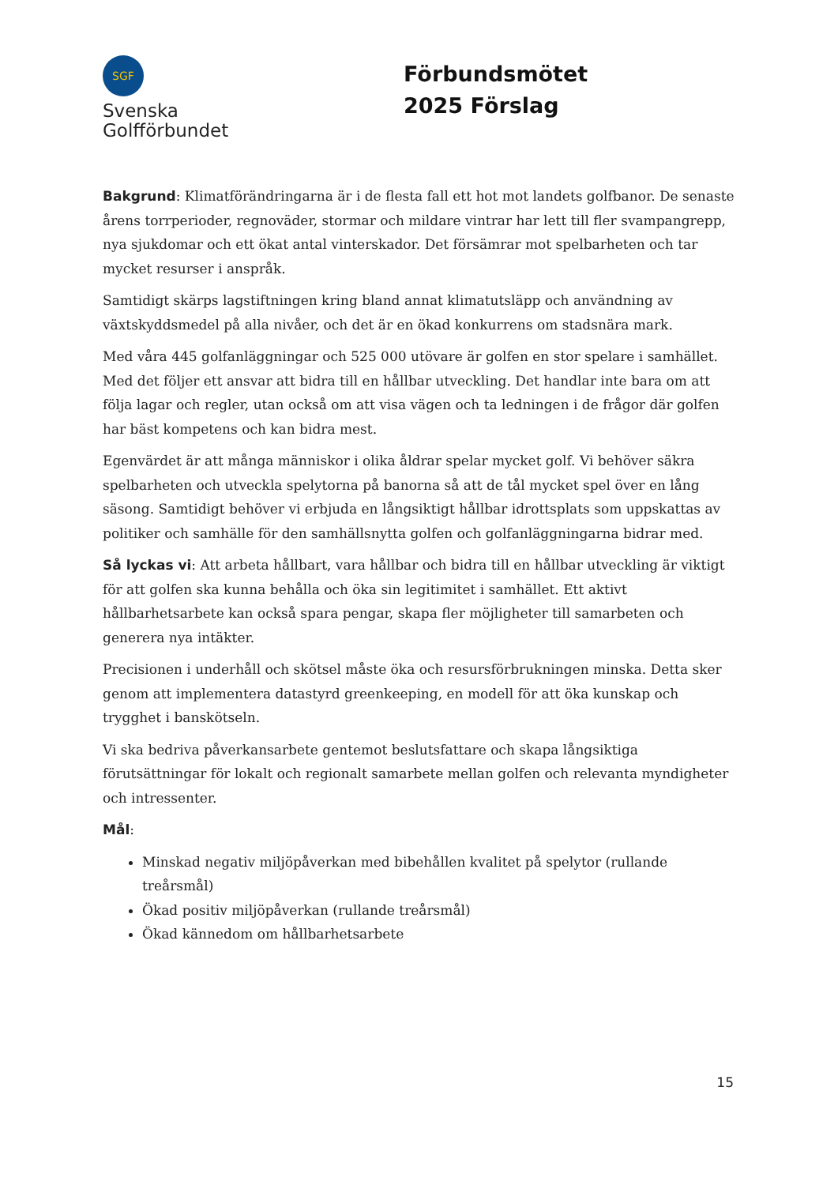SGF
Svenska
Golfförbundet
Förbundsmötet 2025 Förslag
Bakgrund: Klimatförändringarna är i de flesta fall ett hot mot landets golfbanor. De senaste årens torrperioder, regnoväder, stormar och mildare vintrar har lett till fler svampangrepp, nya sjukdomar och ett ökat antal vinterskador. Det försämrar mot spelbarheten och tar mycket resurser i anspråk.
Samtidigt skärps lagstiftningen kring bland annat klimatutsläpp och användning av växtskyddsmedel på alla nivåer, och det är en ökad konkurrens om stadsnära mark.
Med våra 445 golfanläggningar och 525 000 utövare är golfen en stor spelare i samhället. Med det följer ett ansvar att bidra till en hållbar utveckling. Det handlar inte bara om att följa lagar och regler, utan också om att visa vägen och ta ledningen i de frågor där golfen har bäst kompetens och kan bidra mest.
Egenvärdet är att många människor i olika åldrar spelar mycket golf. Vi behöver säkra spelbarheten och utveckla spelytorna på banorna så att de tål mycket spel över en lång säsong. Samtidigt behöver vi erbjuda en långsiktigt hållbar idrottsplats som uppskattas av politiker och samhälle för den samhällsnytta golfen och golfanläggningarna bidrar med.
Så lyckas vi: Att arbeta hållbart, vara hållbar och bidra till en hållbar utveckling är viktigt för att golfen ska kunna behålla och öka sin legitimitet i samhället. Ett aktivt hållbarhetsarbete kan också spara pengar, skapa fler möjligheter till samarbeten och generera nya intäkter.
Precisionen i underhåll och skötsel måste öka och resursförbrukningen minska. Detta sker genom att implementera datastyrd greenkeeping, en modell för att öka kunskap och trygghet i banskötseln.
Vi ska bedriva påverkansarbete gentemot beslutsfattare och skapa långsiktiga förutsättningar för lokalt och regionalt samarbete mellan golfen och relevanta myndigheter och intressenter.
Mål:
Minskad negativ miljöpåverkan med bibehållen kvalitet på spelytor (rullande treårsmål)
Ökad positiv miljöpåverkan (rullande treårsmål)
Ökad kännedom om hållbarhetsarbete
15